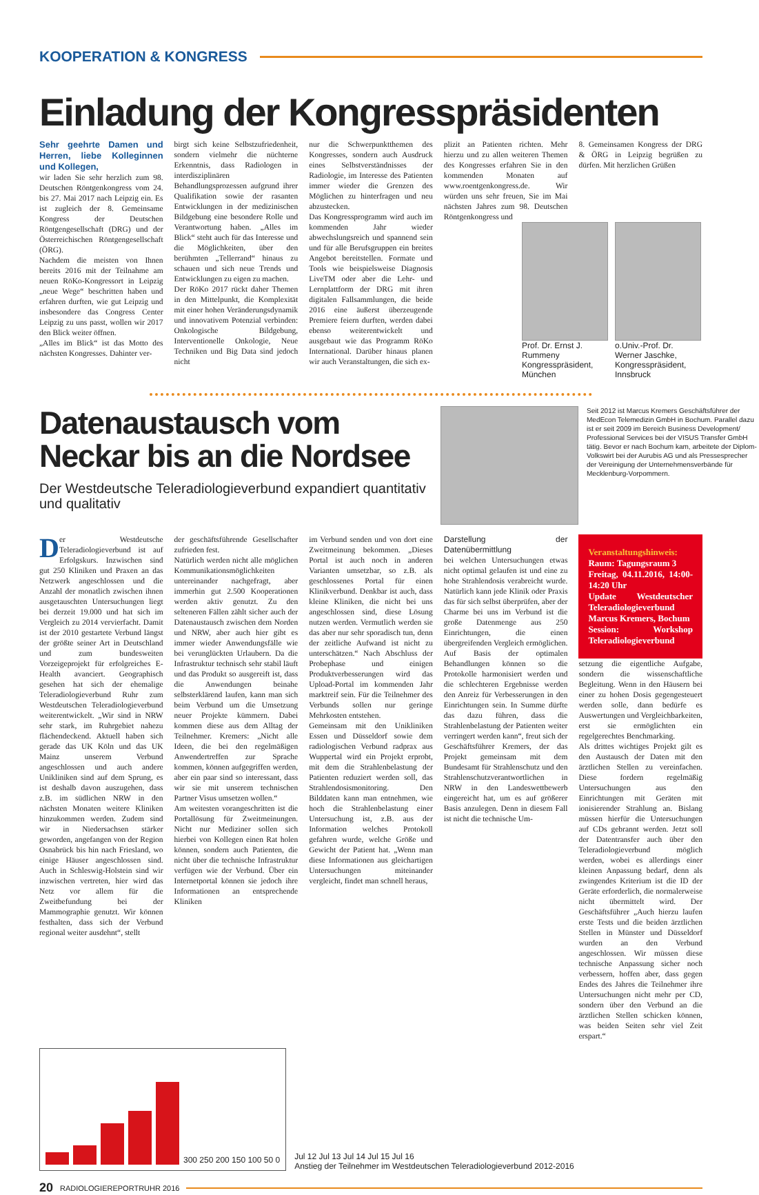KOOPERATION & KONGRESS
Einladung der Kongresspräsidenten
Sehr geehrte Damen und Herren, liebe Kolleginnen und Kollegen,
wir laden Sie sehr herzlich zum 98. Deutschen Röntgenkongress vom 24. bis 27. Mai 2017 nach Leipzig ein. Es ist zugleich der 8. Gemeinsame Kongress der Deutschen Röntgengesellschaft (DRG) und der Österreichischen Röntgengesellschaft (ÖRG).
Nachdem die meisten von Ihnen bereits 2016 mit der Teilnahme am neuen RöKo-Kongressort in Leipzig „neue Wege“ beschritten haben und erfahren durften, wie gut Leipzig und insbesondere das Congress Center Leipzig zu uns passt, wollen wir 2017 den Blick weiter öffnen.
„Alles im Blick“ ist das Motto des nächsten Kongresses. Dahinter ver-
birgt sich keine Selbstzufriedenheit, sondern vielmehr die nüchterne Erkenntnis, dass Radiologen in interdisziplinären Behandlungsprozessen aufgrund ihrer Qualifikation sowie der rasanten Entwicklungen in der medizinischen Bildgebung eine besondere Rolle und Verantwortung haben. „Alles im Blick“ steht auch für das Interesse und die Möglichkeiten, über den berühmten „Tellerrand“ hinaus zu schauen und sich neue Trends und Entwicklungen zu eigen zu machen.
Der RöKo 2017 rückt daher Themen in den Mittelpunkt, die Komplexität mit einer hohen Veränderungsdynamik und innovativem Potenzial verbinden: Onkologische Bildgebung, Interventionelle Onkologie, Neue Techniken und Big Data sind jedoch nicht
nur die Schwerpunktthemen des Kongresses, sondern auch Ausdruck eines Selbstverständnisses der Radiologie, im Interesse des Patienten immer wieder die Grenzen des Möglichen zu hinterfragen und neu abzustecken.
Das Kongressprogramm wird auch im kommenden Jahr wieder abwechslungsreich und spannend sein und für alle Berufsgruppen ein breites Angebot bereitstellen. Formate und Tools wie beispielsweise Diagnosis LiveTM oder aber die Lehr- und Lernplattform der DRG mit ihren digitalen Fallsammlungen, die beide 2016 eine äußerst überzeugende Premiere feiern durften, werden dabei ebenso weiterentwickelt und ausgebaut wie das Programm RöKo International. Darüber hinaus planen wir auch Veranstaltungen, die sich ex-
plizit an Patienten richten. Mehr hierzu und zu allen weiteren Themen des Kongresses erfahren Sie in den kommenden Monaten auf www.roentgenkongress.de. Wir würden uns sehr freuen, Sie im Mai nächsten Jahres zum 98. Deutschen Röntgenkongress und
8. Gemeinsamen Kongress der DRG & ÖRG in Leipzig begrüßen zu dürfen. Mit herzlichen Grüßen
Prof. Dr. Ernst J. Rummeny Kongresspräsident, München
o.Univ.-Prof. Dr. Werner Jaschke, Kongresspräsident, Innsbruck
Datenaustausch vom Neckar bis an die Nordsee
Der Westdeutsche Teleradiologieverbund expandiert quantitativ und qualitativ
Seit 2012 ist Marcus Kremers Geschäftsführer der MedEcon Telemedizin GmbH in Bochum. Parallel dazu ist er seit 2009 im Bereich Business Development/ Professional Services bei der VISUS Transfer GmbH tätig. Bevor er nach Bochum kam, arbeitete der Diplom-Volkswirt bei der Aurubis AG und als Pressesprecher der Vereinigung der Unternehmensverbände für Mecklenburg-Vorpommern.
Der Westdeutsche Teleradiologieverbund ist auf Erfolgskurs. Inzwischen sind gut 250 Kliniken und Praxen an das Netzwerk angeschlossen und die Anzahl der monatlich zwischen ihnen ausgetauschten Untersuchungen liegt bei derzeit 19.000 und hat sich im Vergleich zu 2014 vervierfacht. Damit ist der 2010 gestartete Verbund längst der größte seiner Art in Deutschland und zum bundesweiten Vorzeigeprojekt für erfolgreiches E-Health avanciert. Geographisch gesehen hat sich der ehemalige Teleradiologieverbund Ruhr zum Westdeutschen Teleradiologieverbund weiterentwickelt. „Wir sind in NRW sehr stark, im Ruhrgebiet nahezu flächendeckend. Aktuell haben sich gerade das UK Köln und das UK Mainz unserem Verbund angeschlossen und auch andere Unikliniken sind auf dem Sprung, es ist deshalb davon auszugehen, dass z.B. im südlichen NRW in den nächsten Monaten weitere Kliniken hinzukommen werden. Zudem sind wir in Niedersachsen stärker geworden, angefangen von der Region Osnabrück bis hin nach Friesland, wo einige Häuser angeschlossen sind. Auch in Schleswig-Holstein sind wir inzwischen vertreten, hier wird das Netz vor allem für die Zweitbefundung bei der Mammographie genutzt. Wir können festhalten, dass sich der Verbund regional weiter ausdehnt“, stellt
der geschäftsführende Gesellschafter zufrieden fest.
Natürlich werden nicht alle möglichen Kommunikationsmöglichkeiten untereinander nachgefragt, aber immerhin gut 2.500 Kooperationen werden aktiv genutzt. Zu den selteneren Fällen zählt sicher auch der Datenaustausch zwischen dem Norden und NRW, aber auch hier gibt es immer wieder Anwendungsfälle wie bei verunglückten Urlaubern. Da die Infrastruktur technisch sehr stabil läuft und das Produkt so ausgereift ist, dass die Anwendungen beinahe selbsterklärend laufen, kann man sich beim Verbund um die Umsetzung neuer Projekte kümmern. Dabei kommen diese aus dem Alltag der Teilnehmer. Kremers: „Nicht alle Ideen, die bei den regelmäßigen Anwendertreffen zur Sprache kommen, können aufgegriffen werden, aber ein paar sind so interessant, dass wir sie mit unserem technischen Partner Visus umsetzen wollen.“
Am weitesten vorangeschritten ist die Portallösung für Zweitmeinungen. Nicht nur Mediziner sollen sich hierbei von Kollegen einen Rat holen können, sondern auch Patienten, die nicht über die technische Infrastruktur verfügen wie der Verbund. Über ein Internetportal können sie jedoch ihre Informationen an entsprechende Kliniken
im Verbund senden und von dort eine Zweitmeinung bekommen. „Dieses Portal ist auch noch in anderen Varianten umsetzbar, so z.B. als geschlossenes Portal für einen Klinikverbund. Denkbar ist auch, dass kleine Kliniken, die nicht bei uns angeschlossen sind, diese Lösung nutzen werden. Vermutlich werden sie das aber nur sehr sporadisch tun, denn der zeitliche Aufwand ist nicht zu unterschätzen.“ Nach Abschluss der Probephase und einigen Produktverbesserungen wird das Upload-Portal im kommenden Jahr marktreif sein. Für die Teilnehmer des Verbunds sollen nur geringe Mehrkosten entstehen.
Gemeinsam mit den Unikliniken Essen und Düsseldorf sowie dem radiologischen Verbund radprax aus Wuppertal wird ein Projekt erprobt, mit dem die Strahlenbelastung der Patienten reduziert werden soll, das Strahlendosismonitoring. Den Bilddaten kann man entnehmen, wie hoch die Strahlenbelastung einer Untersuchung ist, z.B. aus der Information welches Protokoll gefahren wurde, welche Größe und Gewicht der Patient hat. „Wenn man diese Informationen aus gleichartigen Untersuchungen miteinander vergleicht, findet man schnell heraus,
Darstellung der Datenübermittlung
bei welchen Untersuchungen etwas nicht optimal gelaufen ist und eine zu hohe Strahlendosis verabreicht wurde. Natürlich kann jede Klinik oder Praxis das für sich selbst überprüfen, aber der Charme bei uns im Verbund ist die große Datenmenge aus 250 Einrichtungen, die einen übergreifenden Vergleich ermöglichen. Auf Basis der optimalen Behandlungen können so die Protokolle harmonisiert werden und die schlechteren Ergebnisse werden den Anreiz für Verbesserungen in den Einrichtungen sein. In Summe dürfte das dazu führen, dass die Strahlenbelastung der Patienten weiter verringert werden kann“, freut sich der Geschäftsführer Kremers, der das Projekt gemeinsam mit dem Bundesamt für Strahlenschutz und den Strahlenschutzverantwortlichen in NRW in den Landeswettbewerb eingereicht hat, um es auf größerer Basis anzulegen. Denn in diesem Fall ist nicht die technische Um-
Veranstaltungshinweis:
Raum: Tagungsraum 3
Freitag, 04.11.2016, 14:00-14:20 Uhr
Update Westdeutscher Teleradiologieverbund
Marcus Kremers, Bochum
Session: Workshop Teleradiologieverbund
setzung die eigentliche Aufgabe, sondern die wissenschaftliche Begleitung. Wenn in den Häusern bei einer zu hohen Dosis gegengesteuert werden solle, dann bedürfe es Auswertungen und Vergleichbarkeiten, erst sie ermöglichten ein regelgerechtes Benchmarking.
Als drittes wichtiges Projekt gilt es den Austausch der Daten mit den ärztlichen Stellen zu vereinfachen. Diese fordern regelmäßig Untersuchungen aus den Einrichtungen mit Geräten mit ionisierender Strahlung an. Bislang müssen hierfür die Untersuchungen auf CDs gebrannt werden. Jetzt soll der Datentransfer auch über den Teleradiologieverbund möglich werden, wobei es allerdings einer kleinen Anpassung bedarf, denn als zwingendes Kriterium ist die ID der Geräte erforderlich, die normalerweise nicht übermittelt wird. Der Geschäftsführer „Auch hierzu laufen erste Tests und die beiden ärztlichen Stellen in Münster und Düsseldorf wurden an den Verbund angeschlossen. Wir müssen diese technische Anpassung sicher noch verbessern, hoffen aber, dass gegen Endes des Jahres die Teilnehmer ihre Untersuchungen nicht mehr per CD, sondern über den Verbund an die ärztlichen Stellen schicken können, was beiden Seiten sehr viel Zeit erspart.“
300 250 200 150 100 50 0
Jul 12 Jul 13 Jul 14 Jul 15 Jul 16
Anstieg der Teilnehmer im Westdeutschen Teleradiologieverbund 2012-2016
20 RADIOLOGIEREPORTRUHR 2016